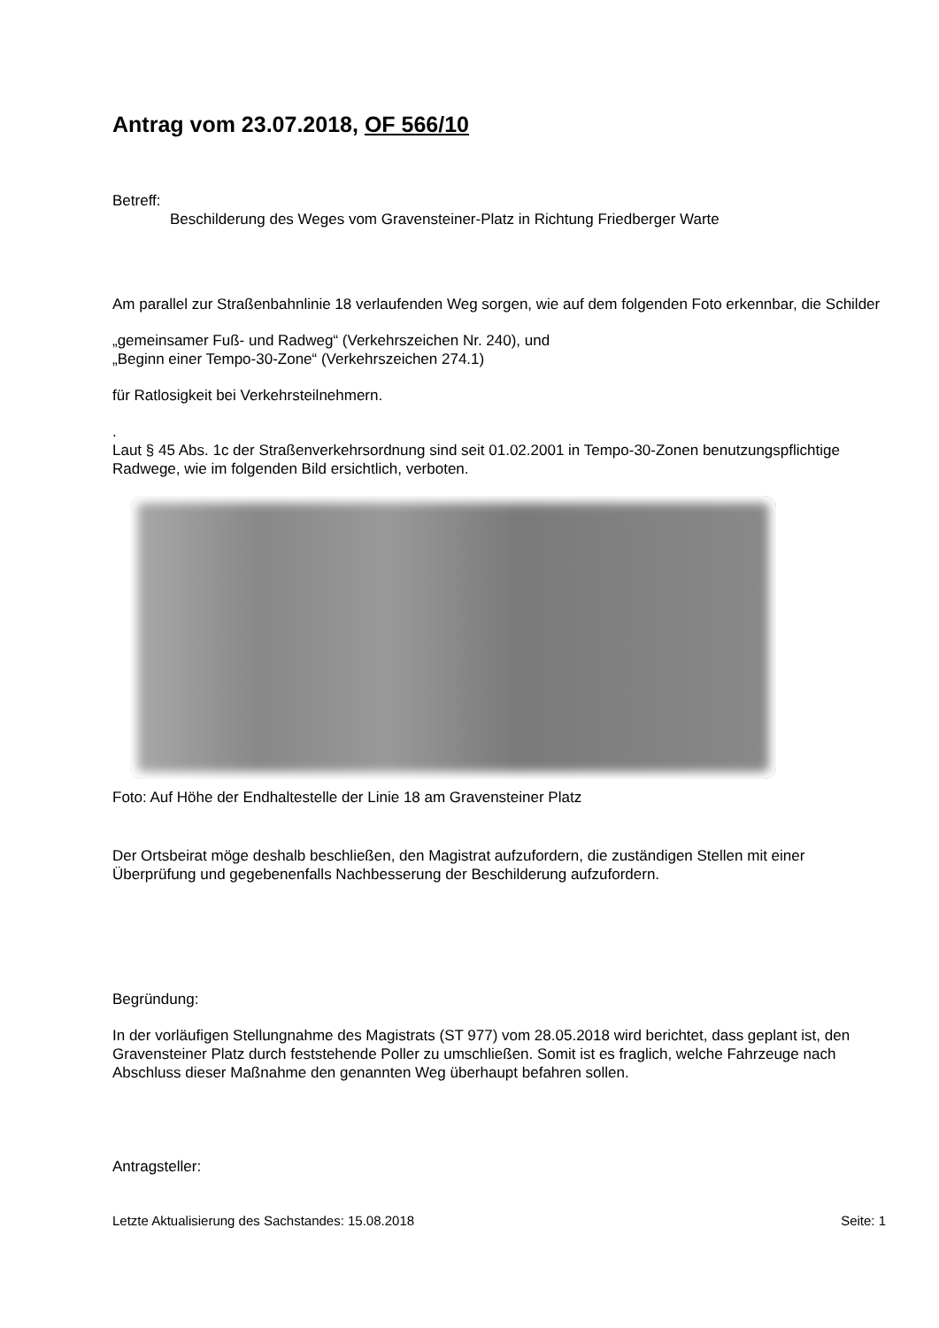Antrag vom 23.07.2018, OF 566/10
Betreff:
Beschilderung des Weges vom Gravensteiner-Platz in Richtung Friedberger Warte
Am parallel zur Straßenbahnlinie 18 verlaufenden Weg sorgen, wie auf dem folgenden Foto erkennbar, die Schilder
„gemeinsamer Fuß- und Radweg“ (Verkehrszeichen Nr. 240), und
„Beginn einer Tempo-30-Zone“ (Verkehrszeichen 274.1)
für Ratlosigkeit bei Verkehrsteilnehmern.
.
Laut § 45 Abs. 1c der Straßenverkehrsordnung sind seit 01.02.2001 in Tempo-30-Zonen benutzungspflichtige Radwege, wie im folgenden Bild ersichtlich, verboten.
Foto: Auf Höhe der Endhaltestelle der Linie 18 am Gravensteiner Platz
Der Ortsbeirat möge deshalb beschließen, den Magistrat aufzufordern, die zuständigen Stellen mit einer Überprüfung und gegebenenfalls Nachbesserung der Beschilderung aufzufordern.
Begründung:
In der vorläufigen Stellungnahme des Magistrats (ST 977) vom 28.05.2018 wird berichtet, dass geplant ist, den Gravensteiner Platz durch feststehende Poller zu umschließen. Somit ist es fraglich, welche Fahrzeuge nach Abschluss dieser Maßnahme den genannten Weg überhaupt befahren sollen.
Antragsteller:
Letzte Aktualisierung des Sachstandes: 15.08.2018 Seite: 1